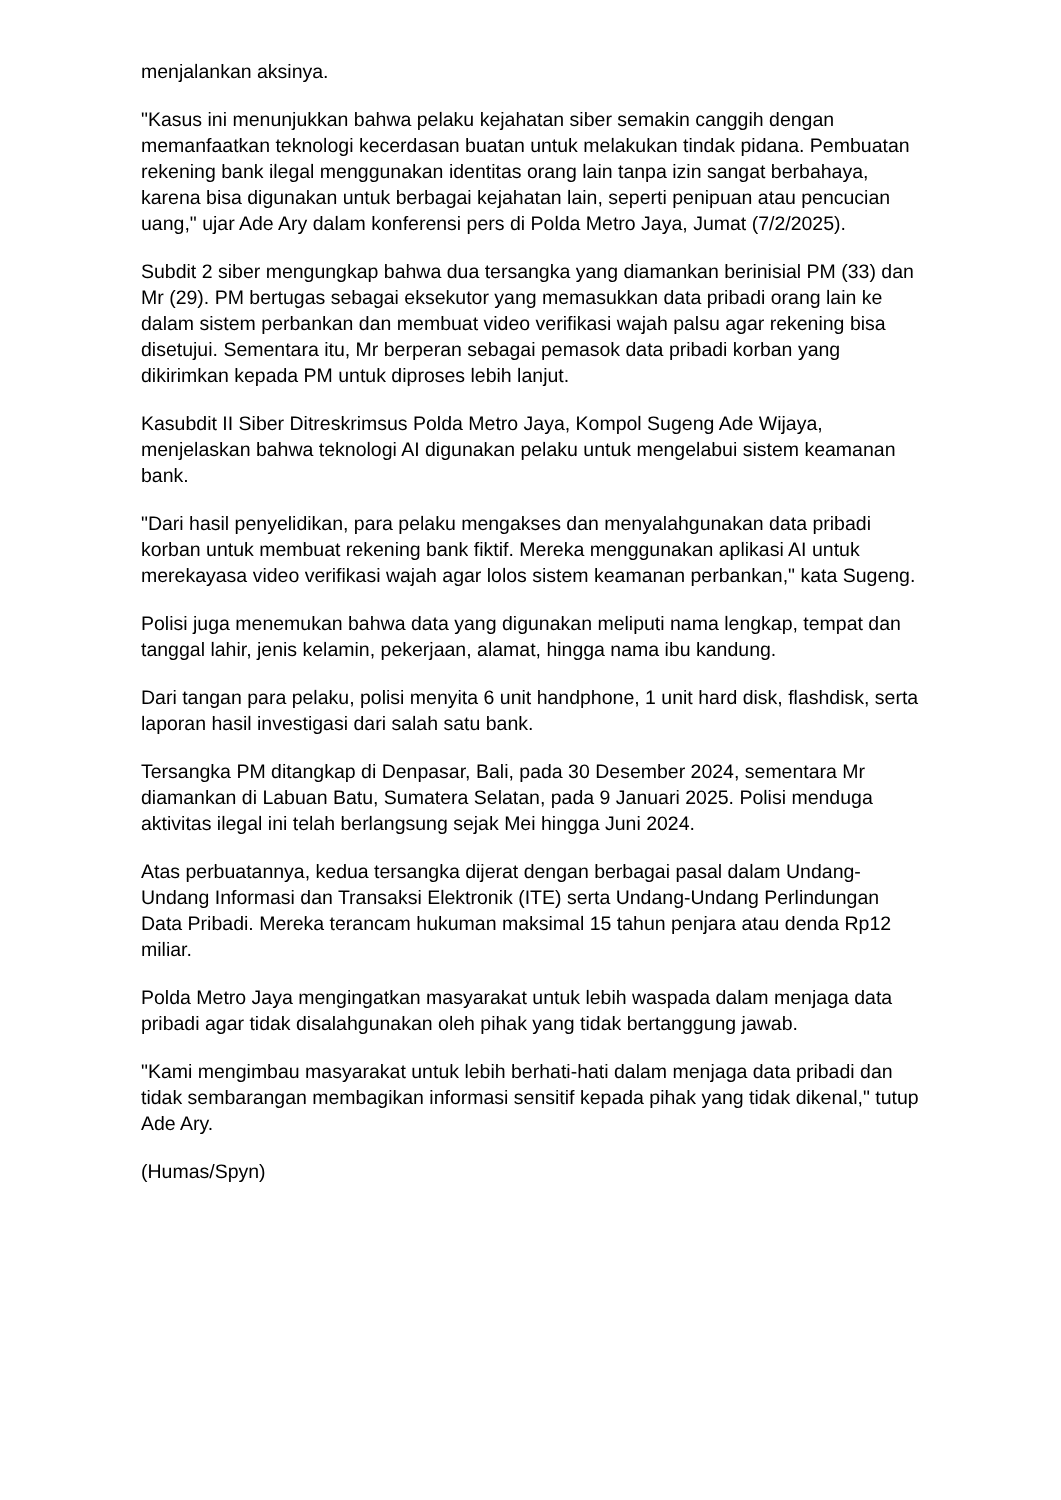menjalankan aksinya.
"Kasus ini menunjukkan bahwa pelaku kejahatan siber semakin canggih dengan memanfaatkan teknologi kecerdasan buatan untuk melakukan tindak pidana. Pembuatan rekening bank ilegal menggunakan identitas orang lain tanpa izin sangat berbahaya, karena bisa digunakan untuk berbagai kejahatan lain, seperti penipuan atau pencucian uang," ujar Ade Ary dalam konferensi pers di Polda Metro Jaya, Jumat (7/2/2025).
Subdit 2 siber mengungkap bahwa dua tersangka yang diamankan berinisial PM (33) dan Mr (29). PM bertugas sebagai eksekutor yang memasukkan data pribadi orang lain ke dalam sistem perbankan dan membuat video verifikasi wajah palsu agar rekening bisa disetujui. Sementara itu, Mr berperan sebagai pemasok data pribadi korban yang dikirimkan kepada PM untuk diproses lebih lanjut.
Kasubdit II Siber Ditreskrimsus Polda Metro Jaya, Kompol Sugeng Ade Wijaya, menjelaskan bahwa teknologi AI digunakan pelaku untuk mengelabui sistem keamanan bank.
"Dari hasil penyelidikan, para pelaku mengakses dan menyalahgunakan data pribadi korban untuk membuat rekening bank fiktif. Mereka menggunakan aplikasi AI untuk merekayasa video verifikasi wajah agar lolos sistem keamanan perbankan," kata Sugeng.
Polisi juga menemukan bahwa data yang digunakan meliputi nama lengkap, tempat dan tanggal lahir, jenis kelamin, pekerjaan, alamat, hingga nama ibu kandung.
Dari tangan para pelaku, polisi menyita 6 unit handphone, 1 unit hard disk, flashdisk, serta laporan hasil investigasi dari salah satu bank.
Tersangka PM ditangkap di Denpasar, Bali, pada 30 Desember 2024, sementara Mr diamankan di Labuan Batu, Sumatera Selatan, pada 9 Januari 2025. Polisi menduga aktivitas ilegal ini telah berlangsung sejak Mei hingga Juni 2024.
Atas perbuatannya, kedua tersangka dijerat dengan berbagai pasal dalam Undang-Undang Informasi dan Transaksi Elektronik (ITE) serta Undang-Undang Perlindungan Data Pribadi. Mereka terancam hukuman maksimal 15 tahun penjara atau denda Rp12 miliar.
Polda Metro Jaya mengingatkan masyarakat untuk lebih waspada dalam menjaga data pribadi agar tidak disalahgunakan oleh pihak yang tidak bertanggung jawab.
"Kami mengimbau masyarakat untuk lebih berhati-hati dalam menjaga data pribadi dan tidak sembarangan membagikan informasi sensitif kepada pihak yang tidak dikenal," tutup Ade Ary.
(Humas/Spyn)